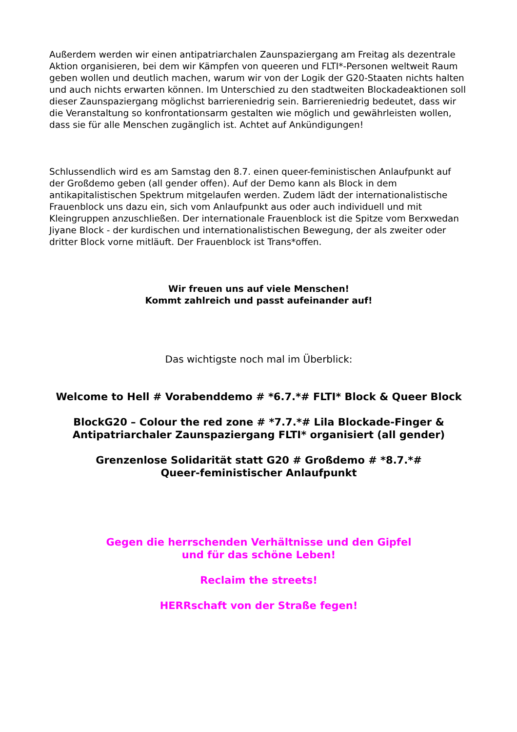Außerdem werden wir einen antipatriarchalen Zaunspaziergang am Freitag als dezentrale Aktion organisieren, bei dem wir Kämpfen von queeren und FLTI*-Personen weltweit Raum geben wollen und deutlich machen, warum wir von der Logik der G20-Staaten nichts halten und auch nichts erwarten können. Im Unterschied zu den stadtweiten Blockadeaktionen soll dieser Zaunspaziergang möglichst barriereniedrig sein. Barriereniedrig bedeutet, dass wir die Veranstaltung so konfrontationsarm gestalten wie möglich und gewährleisten wollen, dass sie für alle Menschen zugänglich ist. Achtet auf Ankündigungen!
Schlussendlich wird es am Samstag den 8.7. einen queer-feministischen Anlaufpunkt auf der Großdemo geben (all gender offen). Auf der Demo kann als Block in dem antikapitalistischen Spektrum mitgelaufen werden. Zudem lädt der internationalistische Frauenblock uns dazu ein, sich vom Anlaufpunkt aus oder auch individuell und mit Kleingruppen anzuschließen. Der internationale Frauenblock ist die Spitze vom Berxwedan Jiyane Block - der kurdischen und internationalistischen Bewegung, der als zweiter oder dritter Block vorne mitläuft. Der Frauenblock ist Trans*offen.
Wir freuen uns auf viele Menschen!
Kommt zahlreich und passt aufeinander auf!
Das wichtigste noch mal im Überblick:
Welcome to Hell # Vorabenddemo # *6.7.*# FLTI* Block & Queer Block
BlockG20 – Colour the red zone # *7.7.*# Lila Blockade-Finger & Antipatriarchaler Zaunspaziergang FLTI* organisiert (all gender)
Grenzenlose Solidarität statt G20 # Großdemo # *8.7.*#
Queer-feministischer Anlaufpunkt
Gegen die herrschenden Verhältnisse und den Gipfel
und für das schöne Leben!
Reclaim the streets!
HERRschaft von der Straße fegen!